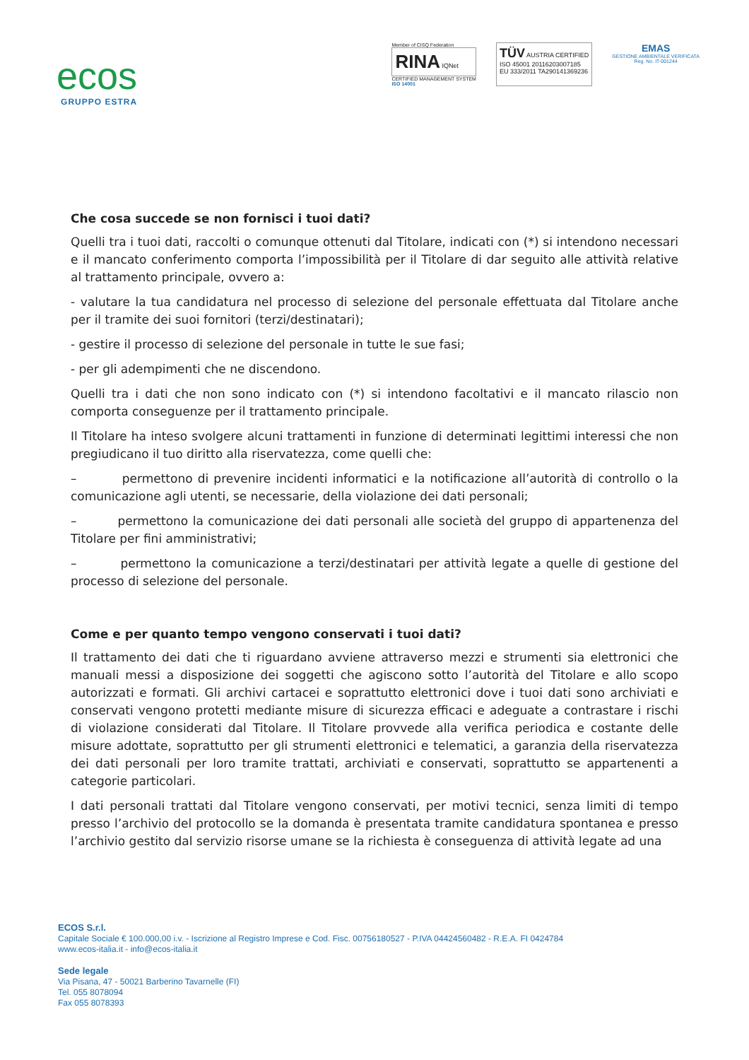ecos
GRUPPO ESTRA
Member of CISQ Federation
RINA IQNet
CERTIFIED MANAGEMENT SYSTEM
ISO 14001
TÜV AUSTRIA CERTIFIED
ISO 45001 20116203007185
EU 333/2011 TA290141369236
EMAS
GESTIONE AMBIENTALE VERIFICATA
Reg. No. IT-001244
Che cosa succede se non fornisci i tuoi dati?
Quelli tra i tuoi dati, raccolti o comunque ottenuti dal Titolare, indicati con (*) si intendono necessari e il mancato conferimento comporta l’impossibilità per il Titolare di dar seguito alle attività relative al trattamento principale, ovvero a:
- valutare la tua candidatura nel processo di selezione del personale effettuata dal Titolare anche per il tramite dei suoi fornitori (terzi/destinatari);
- gestire il processo di selezione del personale in tutte le sue fasi;
- per gli adempimenti che ne discendono.
Quelli tra i dati che non sono indicato con (*) si intendono facoltativi e il mancato rilascio non comporta conseguenze per il trattamento principale.
Il Titolare ha inteso svolgere alcuni trattamenti in funzione di determinati legittimi interessi che non pregiudicano il tuo diritto alla riservatezza, come quelli che:
– permettono di prevenire incidenti informatici e la notificazione all’autorità di controllo o la comunicazione agli utenti, se necessarie, della violazione dei dati personali;
– permettono la comunicazione dei dati personali alle società del gruppo di appartenenza del Titolare per fini amministrativi;
– permettono la comunicazione a terzi/destinatari per attività legate a quelle di gestione del processo di selezione del personale.
Come e per quanto tempo vengono conservati i tuoi dati?
Il trattamento dei dati che ti riguardano avviene attraverso mezzi e strumenti sia elettronici che manuali messi a disposizione dei soggetti che agiscono sotto l’autorità del Titolare e allo scopo autorizzati e formati. Gli archivi cartacei e soprattutto elettronici dove i tuoi dati sono archiviati e conservati vengono protetti mediante misure di sicurezza efficaci e adeguate a contrastare i rischi di violazione considerati dal Titolare. Il Titolare provvede alla verifica periodica e costante delle misure adottate, soprattutto per gli strumenti elettronici e telematici, a garanzia della riservatezza dei dati personali per loro tramite trattati, archiviati e conservati, soprattutto se appartenenti a categorie particolari.
I dati personali trattati dal Titolare vengono conservati, per motivi tecnici, senza limiti di tempo presso l’archivio del protocollo se la domanda è presentata tramite candidatura spontanea e presso l’archivio gestito dal servizio risorse umane se la richiesta è conseguenza di attività legate ad una
ECOS S.r.l.
Capitale Sociale € 100.000,00 i.v. - Iscrizione al Registro Imprese e Cod. Fisc. 00756180527 - P.IVA 04424560482 - R.E.A. FI 0424784
www.ecos-italia.it - info@ecos-italia.it
Sede legale
Via Pisana, 47 - 50021 Barberino Tavarnelle (FI)
Tel. 055 8078094
Fax 055 8078393